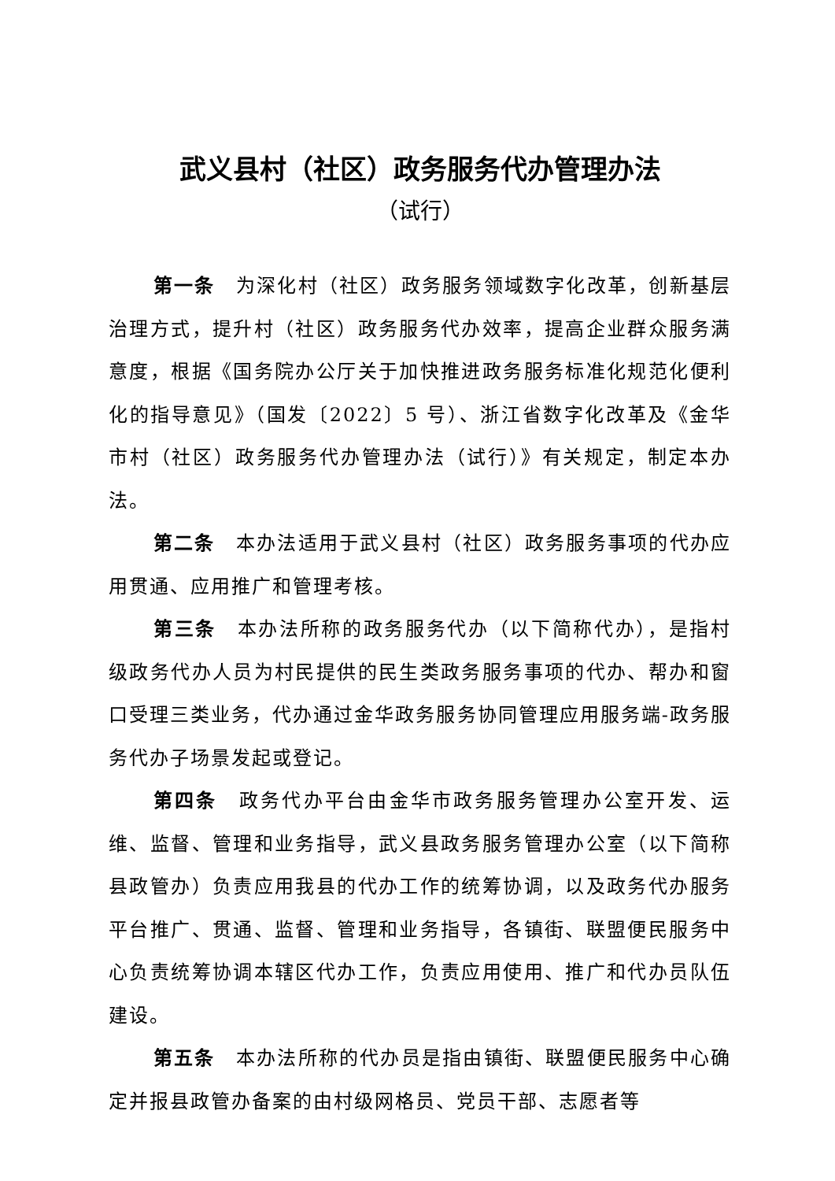武义县村（社区）政务服务代办管理办法
（试行）
第一条　为深化村（社区）政务服务领域数字化改革，创新基层治理方式，提升村（社区）政务服务代办效率，提高企业群众服务满意度，根据《国务院办公厅关于加快推进政务服务标准化规范化便利化的指导意见》（国发〔2022〕5 号）、浙江省数字化改革及《金华市村（社区）政务服务代办管理办法（试行）》有关规定，制定本办法。
第二条　本办法适用于武义县村（社区）政务服务事项的代办应用贯通、应用推广和管理考核。
第三条　本办法所称的政务服务代办（以下简称代办），是指村级政务代办人员为村民提供的民生类政务服务事项的代办、帮办和窗口受理三类业务，代办通过金华政务服务协同管理应用服务端-政务服务代办子场景发起或登记。
第四条　政务代办平台由金华市政务服务管理办公室开发、运维、监督、管理和业务指导，武义县政务服务管理办公室（以下简称县政管办）负责应用我县的代办工作的统筹协调，以及政务代办服务平台推广、贯通、监督、管理和业务指导，各镇街、联盟便民服务中心负责统筹协调本辖区代办工作，负责应用使用、推广和代办员队伍建设。
第五条　本办法所称的代办员是指由镇街、联盟便民服务中心确定并报县政管办备案的由村级网格员、党员干部、志愿者等